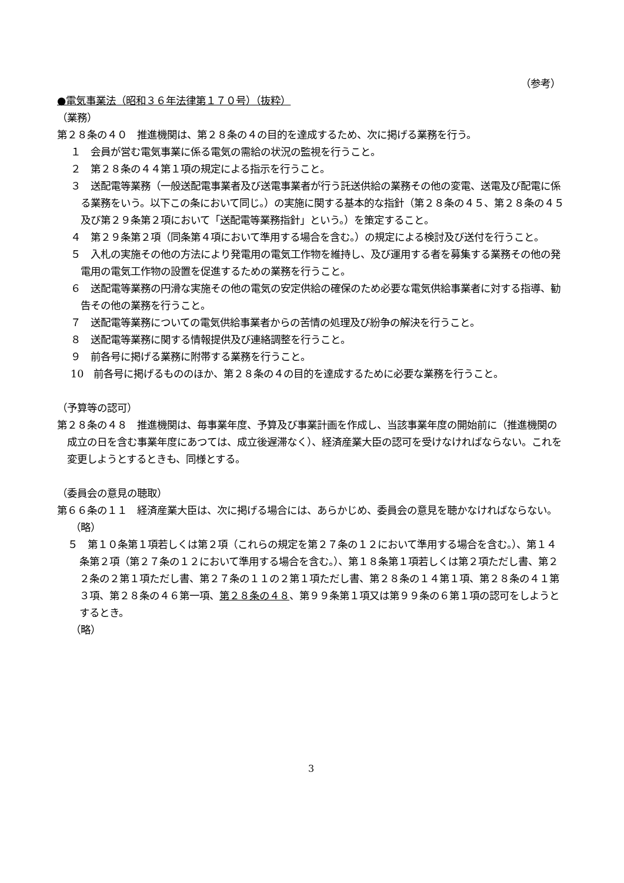（参考）
●電気事業法（昭和３６年法律第１７０号）（抜粋）
（業務）
第２８条の４０　推進機関は、第２８条の４の目的を達成するため、次に掲げる業務を行う。
１　会員が営む電気事業に係る電気の需給の状況の監視を行うこと。
２　第２８条の４４第１項の規定による指示を行うこと。
３　送配電等業務（一般送配電事業者及び送電事業者が行う託送供給の業務その他の変電、送電及び配電に係る業務をいう。以下この条において同じ。）の実施に関する基本的な指針（第２８条の４５、第２８条の４５及び第２９条第２項において「送配電等業務指針」という。）を策定すること。
４　第２９条第２項（同条第４項において準用する場合を含む。）の規定による検討及び送付を行うこと。
５　入札の実施その他の方法により発電用の電気工作物を維持し、及び運用する者を募集する業務その他の発電用の電気工作物の設置を促進するための業務を行うこと。
６　送配電等業務の円滑な実施その他の電気の安定供給の確保のため必要な電気供給事業者に対する指導、勧告その他の業務を行うこと。
７　送配電等業務についての電気供給事業者からの苦情の処理及び紛争の解決を行うこと。
８　送配電等業務に関する情報提供及び連絡調整を行うこと。
９　前各号に掲げる業務に附帯する業務を行うこと。
10　前各号に掲げるもののほか、第２８条の４の目的を達成するために必要な業務を行うこと。
（予算等の認可）
第２８条の４８　推進機関は、毎事業年度、予算及び事業計画を作成し、当該事業年度の開始前に（推進機関の成立の日を含む事業年度にあつては、成立後遅滞なく）、経済産業大臣の認可を受けなければならない。これを変更しようとするときも、同様とする。
（委員会の意見の聴取）
第６６条の１１　経済産業大臣は、次に掲げる場合には、あらかじめ、委員会の意見を聴かなければならない。
（略）
５　第１０条第１項若しくは第２項（これらの規定を第２７条の１２において準用する場合を含む。）、第１４条第２項（第２７条の１２において準用する場合を含む。）、第１８条第１項若しくは第２項ただし書、第２２条の２第１項ただし書、第２７条の１１の２第１項ただし書、第２８条の１４第１項、第２８条の４１第３項、第２８条の４６第一項、第２８条の４８、第９９条第１項又は第９９条の６第１項の認可をしようとするとき。
（略）
3